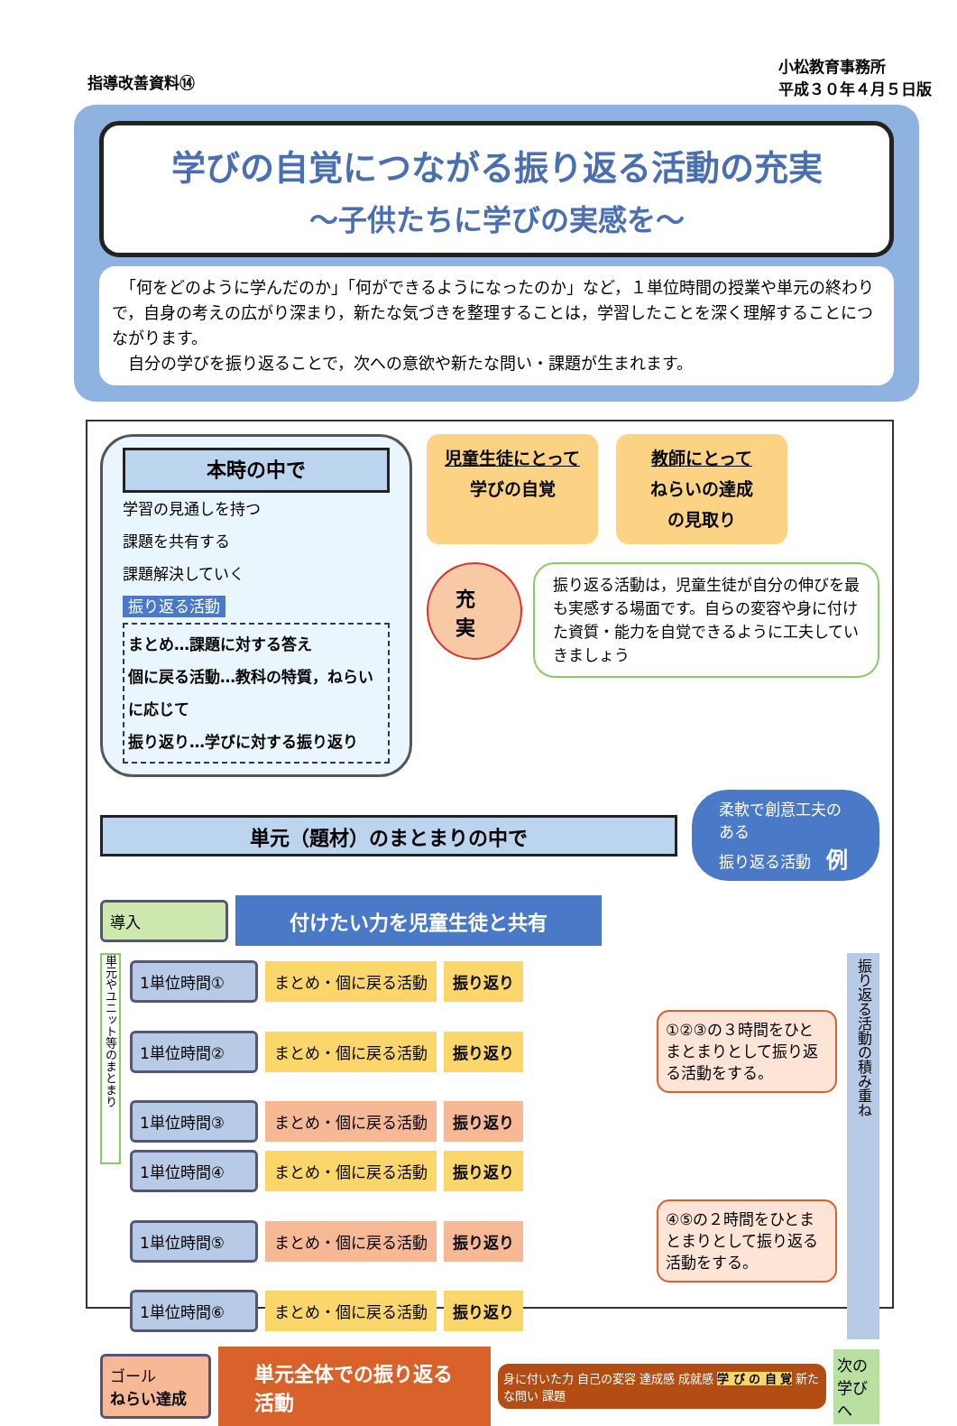指導改善資料⑭
小松教育事務所
平成３０年４月５日版
学びの自覚につながる振り返る活動の充実
～子供たちに学びの実感を～
　「何をどのように学んだのか」「何ができるようになったのか」など，１単位時間の授業や単元の終わりで，自身の考えの広がり深まり，新たな気づきを整理することは，学習したことを深く理解することにつながります。
　自分の学びを振り返ることで，次への意欲や新たな問い・課題が生まれます。
本時の中で
学習の見通しを持つ
課題を共有する
課題解決していく
振り返る活動
まとめ…課題に対する答え
個に戻る活動…教科の特質，ねらいに応じて
振り返り…学びに対する振り返り
児童生徒にとって
学びの自覚
教師にとって
ねらいの達成
の見取り
充実
振り返る活動は，児童生徒が自分の伸びを最も実感する場面です。自らの変容や身に付けた資質・能力を自覚できるように工夫していきましょう
単元（題材）のまとまりの中で
柔軟で創意工夫のある
振り返る活動　例
導入
付けたい力を児童生徒と共有
単元やユニット等のまとまり
1単位時間① まとめ・個に戻る活動 振り返り
1単位時間② まとめ・個に戻る活動 振り返り
①②③の３時間をひとまとまりとして振り返る活動をする。
1単位時間③ まとめ・個に戻る活動 振り返り
1単位時間④ まとめ・個に戻る活動 振り返り
1単位時間⑤ まとめ・個に戻る活動 振り返り
④⑤の２時間をひとまとまりとして振り返る活動をする。
1単位時間⑥ まとめ・個に戻る活動 振り返り
振り返る活動の積み重ね
ゴール
ねらい達成
単元全体での振り返る活動
身に付いた力 自己の変容 達成感 成就感 学 び の 自 覚 新たな問い 課題
次の
学びへ